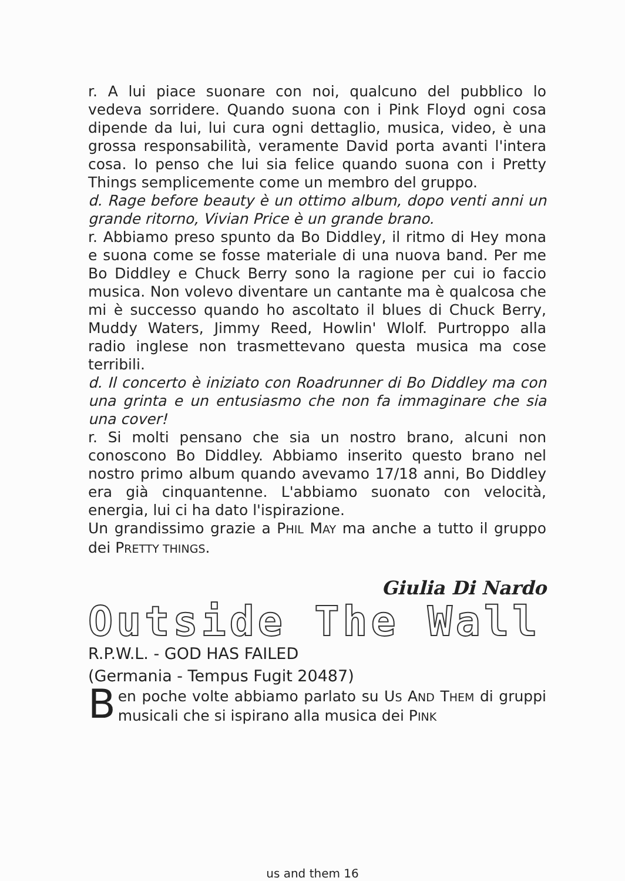r. A lui piace suonare con noi, qualcuno del pubblico lo vedeva sorridere. Quando suona con i Pink Floyd ogni cosa dipende da lui, lui cura ogni dettaglio, musica, video, è una grossa responsabilità, veramente David porta avanti l'intera cosa. Io penso che lui sia felice quando suona con i Pretty Things semplicemente come un membro del gruppo.
d. Rage before beauty è un ottimo album, dopo venti anni un grande ritorno, Vivian Price è un grande brano.
r. Abbiamo preso spunto da Bo Diddley, il ritmo di Hey mona e suona come se fosse materiale di una nuova band. Per me Bo Diddley e Chuck Berry sono la ragione per cui io faccio musica. Non volevo diventare un cantante ma è qualcosa che mi è successo quando ho ascoltato il blues di Chuck Berry, Muddy Waters, Jimmy Reed, Howlin' Wlolf. Purtroppo alla radio inglese non trasmettevano questa musica ma cose terribili.
d. Il concerto è iniziato con Roadrunner di Bo Diddley ma con una grinta e un entusiasmo che non fa immaginare che sia una cover!
r. Si molti pensano che sia un nostro brano, alcuni non conoscono Bo Diddley. Abbiamo inserito questo brano nel nostro primo album quando avevamo 17/18 anni, Bo Diddley era già cinquantenne. L'abbiamo suonato con velocità, energia, lui ci ha dato l'ispirazione.
Un grandissimo grazie a PHIL MAY ma anche a tutto il gruppo dei PRETTY THINGS.
Giulia Di Nardo
Outside The Wall
R.P.W.L. - GOD HAS FAILED
(Germania - Tempus Fugit 20487)
Ben poche volte abbiamo parlato su US AND THEM di gruppi musicali che si ispirano alla musica dei PINK
us and them 16